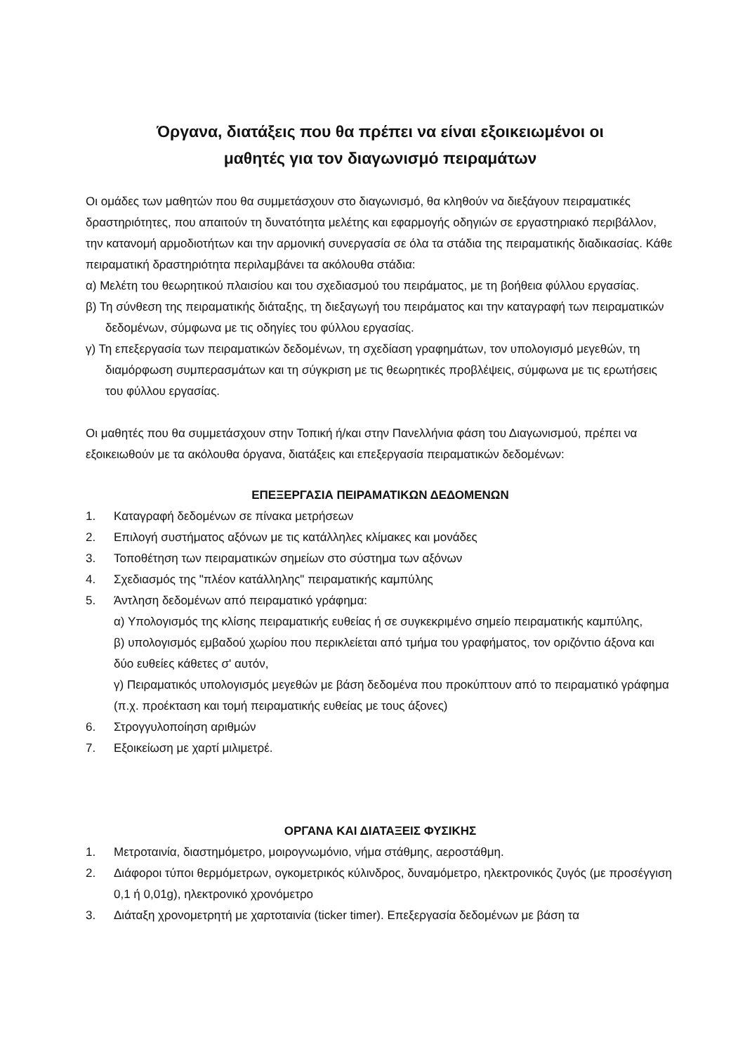Όργανα, διατάξεις που θα πρέπει να είναι εξοικειωμένοι οι
μαθητές για τον διαγωνισμό πειραμάτων
Οι ομάδες των μαθητών που θα συμμετάσχουν στο διαγωνισμό, θα κληθούν να διεξάγουν πειραματικές δραστηριότητες, που απαιτούν τη δυνατότητα μελέτης και εφαρμογής οδηγιών σε εργαστηριακό περιβάλλον, την κατανομή αρμοδιοτήτων και την αρμονική συνεργασία σε όλα τα στάδια της πειραματικής διαδικασίας. Κάθε πειραματική δραστηριότητα περιλαμβάνει τα ακόλουθα στάδια:
α) Μελέτη του θεωρητικού πλαισίου και του σχεδιασμού του πειράματος, με τη βοήθεια φύλλου εργασίας.
β) Τη σύνθεση της πειραματικής διάταξης, τη διεξαγωγή του πειράματος και την καταγραφή των πειραματικών δεδομένων, σύμφωνα με τις οδηγίες του φύλλου εργασίας.
γ) Τη επεξεργασία των πειραματικών δεδομένων, τη σχεδίαση γραφημάτων, τον υπολογισμό μεγεθών, τη διαμόρφωση συμπερασμάτων και τη σύγκριση με τις θεωρητικές προβλέψεις, σύμφωνα με τις ερωτήσεις του φύλλου εργασίας.
Οι μαθητές που θα συμμετάσχουν στην Τοπική ή/και στην Πανελλήνια φάση του Διαγωνισμού, πρέπει να εξοικειωθούν με τα ακόλουθα όργανα, διατάξεις και επεξεργασία πειραματικών δεδομένων:
ΕΠΕΞΕΡΓΑΣΙΑ ΠΕΙΡΑΜΑΤΙΚΩΝ ΔΕΔΟΜΕΝΩΝ
1. Καταγραφή δεδομένων σε πίνακα μετρήσεων
2. Επιλογή συστήματος αξόνων με τις κατάλληλες κλίμακες και μονάδες
3. Τοποθέτηση των πειραματικών σημείων στο σύστημα των αξόνων
4. Σχεδιασμός της "πλέον κατάλληλης" πειραματικής καμπύλης
5. Άντληση δεδομένων από πειραματικό γράφημα:
α) Υπολογισμός της κλίσης πειραματικής ευθείας ή σε συγκεκριμένο σημείο πειραματικής καμπύλης,
β) υπολογισμός εμβαδού χωρίου που περικλείεται από τμήμα του γραφήματος, τον οριζόντιο άξονα και δύο ευθείες κάθετες σ' αυτόν,
γ) Πειραματικός υπολογισμός μεγεθών με βάση δεδομένα που προκύπτουν από το πειραματικό γράφημα (π.χ. προέκταση και τομή πειραματικής ευθείας με τους άξονες)
6. Στρογγυλοποίηση αριθμών
7. Εξοικείωση με χαρτί μιλιμετρέ.
ΟΡΓΑΝΑ ΚΑΙ ΔΙΑΤΑΞΕΙΣ ΦΥΣΙΚΗΣ
1. Μετροταινία, διαστημόμετρο, μοιρογνωμόνιο, νήμα στάθμης, αεροστάθμη.
2. Διάφοροι τύποι θερμόμετρων, ογκομετρικός κύλινδρος, δυναμόμετρο, ηλεκτρονικός ζυγός (με προσέγγιση 0,1 ή 0,01g), ηλεκτρονικό χρονόμετρο
3. Διάταξη χρονομετρητή με χαρτοταινία (ticker timer). Επεξεργασία δεδομένων με βάση τα